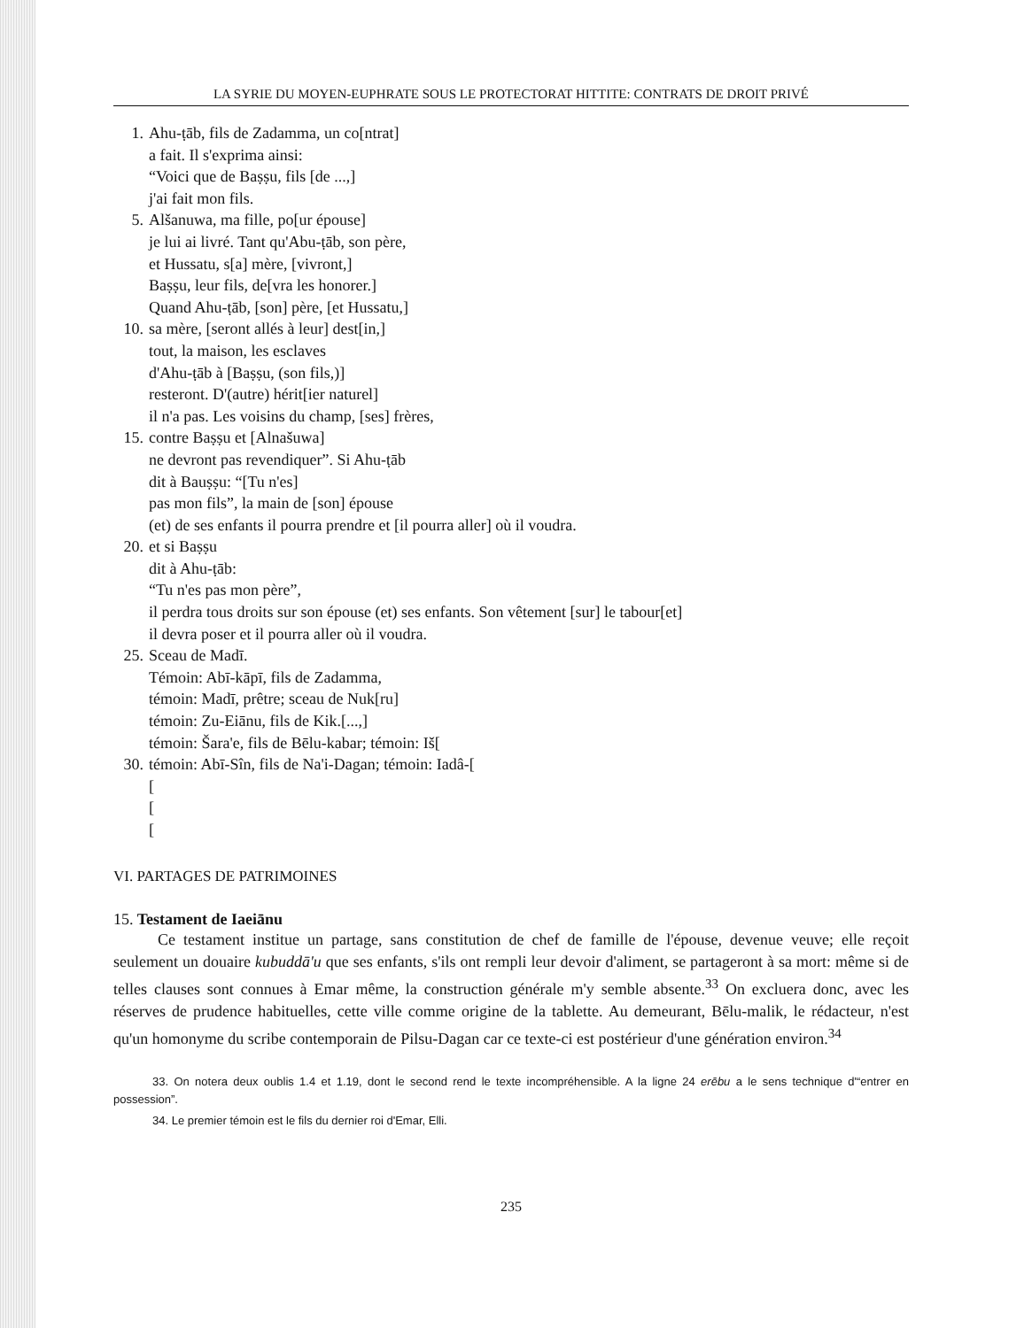LA SYRIE DU MOYEN-EUPHRATE SOUS LE PROTECTORAT HITTITE: CONTRATS DE DROIT PRIVÉ
1. Ahu-ṭāb, fils de Zadamma, un co[ntrat]
a fait. Il s'exprima ainsi:
“Voici que de Baṣṣu, fils [de ...,]
j'ai fait mon fils.
5. Alšanuwa, ma fille, po[ur épouse]
je lui ai livré. Tant qu'Abu-ṭāb, son père,
et Hussatu, s[a] mère, [vivront,]
Baṣṣu, leur fils, de[vra les honorer.]
Quand Ahu-ṭāb, [son] père, [et Hussatu,]
10. sa mère, [seront allés à leur] dest[in,]
tout, la maison, les esclaves
d'Ahu-ṭāb à [Baṣṣu, (son fils,)]
resteront. D'(autre) hérit[ier naturel]
il n'a pas. Les voisins du champ, [ses] frères,
15. contre Baṣṣu et [Alnašuwa]
ne devront pas revendiquer”. Si Ahu-ṭāb
dit à Bauṣṣu: “[Tu n'es]
pas mon fils”, la main de [son] épouse
(et) de ses enfants il pourra prendre et [il pourra aller] où il voudra.
20. et si Baṣṣu
dit à Ahu-ṭāb:
“Tu n'es pas mon père”,
il perdra tous droits sur son épouse (et) ses enfants. Son vêtement [sur] le tabour[et]
il devra poser et il pourra aller où il voudra.
25. Sceau de Madī.
Témoin: Abī-kāpī, fils de Zadamma,
témoin: Madī, prêtre; sceau de Nuk[ru]
témoin: Zu-Eiānu, fils de Kik.[...,]
témoin: Šara'e, fils de Bēlu-kabar; témoin: Iš[
30. témoin: Abī-Sîn, fils de Na'i-Dagan; témoin: Iadâ-[
[
[
[
VI. PARTAGES DE PATRIMOINES
15. Testament de Iaeiānu
Ce testament institue un partage, sans constitution de chef de famille de l'épouse, devenue veuve; elle reçoit seulement un douaire kubuddā'u que ses enfants, s'ils ont rempli leur devoir d'aliment, se partageront à sa mort: même si de telles clauses sont connues à Emar même, la construction générale m'y semble absente.<sup>33</sup> On excluera donc, avec les réserves de prudence habituelles, cette ville comme origine de la tablette. Au demeurant, Bēlu-malik, le rédacteur, n'est qu'un homonyme du scribe contemporain de Pilsu-Dagan car ce texte-ci est postérieur d'une génération environ.<sup>34</sup>
33. On notera deux oublis 1.4 et 1.19, dont le second rend le texte incompréhensible. A la ligne 24 erēbu a le sens technique d'“entrer en possession”.
34. Le premier témoin est le fils du dernier roi d'Emar, Elli.
235